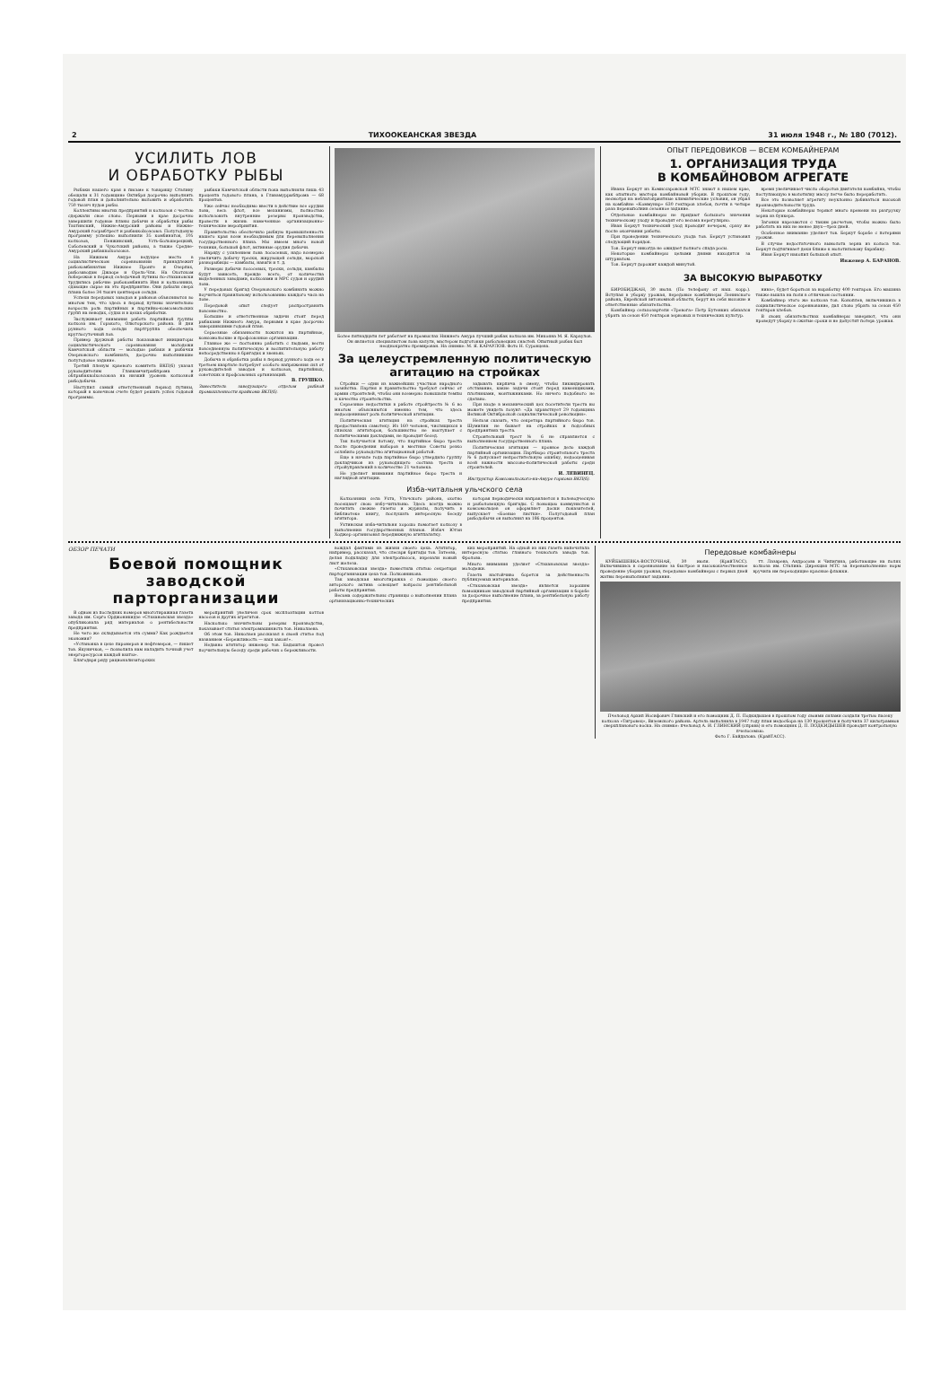2 ТИХООКЕАНСКАЯ ЗВЕЗДА 31 июля 1948 г., № 180 (7012).
УСИЛИТЬ ЛОВ
И ОБРАБОТКУ РЫБЫ
Рыбаки нашего края в письме к товарищу Сталину обещали к 31 годовщине Октября досрочно выполнить годовой план и дополнительно выловить и обработать 750 тысяч пудов рыбы.
Коллективы многих предприятий и колхозов с честью сдержали свое слово. Первыми в крае досрочно завершили годовые планы добычи и обработки рыбы Тахтинский, Нижне-Амурский районы и Нижне-Амурский госрыбтрест и рыбаккolхозсоюз. Полугодовую программу успешно выполнили 35 комбинатов, 105 колхозов, Пенжинский, Усть-Большерецкий, Соболевский и Чукотский районы, а также Средне-Амурский рыбаккolхозсоюз.
На Нижнем Амуре ведущее место в социалистическом соревновании принадлежит рыбокомбинатам Нижнее Пронге и Озерпах, рыбозаводам Джаоре и Орель-Чля. На Охотском побережьи в период селедочной путины по-стахановски трудились рабочие рыбокомбината Иня и колхозники, сдающие сырье на это предприятие. Они добыли сверх плана более 34 тысяч центнеров сельди.
Успехи передовых заводов и районов объясняются во многом тем, что здесь в период путины значительно возросла роль партийных и партийно-комсомольских групп на неводах, судах и в цехах обработки.
Заслуживает внимания работа партийной группы колхоза им. Горького, Олюторского района. В дни рунного хода сельди партгруппа обеспечила круглосуточный лов.
Пример дружной работы показывают инициаторы социалистического соревнования молодежи Камчатской области — молодые рыбаки и рыбачки Озерновского комбината, досрочно выполнившие полугодовое задание.
Третий пленум краевого комитета ВКП(б) указал руководителям Главкамчатрыбпрома и облрыбаккolхозсоюза на низкий уровень колхозной рыбодобычи.
Наступил самый ответственный период путины, который в конечном счете будет решать успех годовой программы.
рыбаки Камчатской области пока выполнили лишь 43 процента годового плана, а Главамуррыбпрома — 68 процентов.
Уже сейчас необходимо ввести в действие все орудия лова, весь флот, все механизмы, полностью использовать внутренние резервы производства, провести в жизнь намеченные организационно-технические мероприятия.
Правительство обеспечило рыбную промышленность нашего края всем необходимым для перевыполнения государственного плана. Мы имеем много новой техники, большой флот, активные орудия добычи.
Наряду с усилением лова лососевых, надо всемерно увеличить добычу трески, жирующей сельди, морской разнорыбицы — камбалы, наваги и т. д.
Размеры добычи лососевых, трески, сельди, камбалы будут зависеть, прежде всего, от количества выделенных заводами, колхозами и МРС судов и орудий лова.
У передовых бригад Озерновского комбината можно поучиться правильному использованию каждого часа на лове.
Передовой опыт следует распространить повсеместно.
Большие и ответственные задачи стоят перед рыбаками Нижнего Амура, первыми в крае досрочно завершившими годовой план.
Серьезные обязанности ложатся на партийные, комсомольские и профсоюзные организации.
Главное же — постоянно работать с людьми, вести повседневную политическую и воспитательную работу непосредственно в бригадах и звеньях.
Добыча и обработка рыбы в период рунного хода ее в третьем квартале потребует особого напряжения сил от руководителей заводов и колхозов, партийных, советских и профсоюзных организаций.
В. ГРУШКО.
Заместитель заведующего отделом рыбной промышленности крайкома ВКП(б).
Более пятнадцати лет работает на промыслах Нижнего Амура лучший рыбак колхоза им. Микояна М. Я. Караулов. Он является специалистом лова калуги, мастером подготовки рыболовецких снастей. Опытный рыбак был неоднократно премирован. На снимке: М. Я. КАРАУЛОВ. Фото Н. Суровцева.
За целеустремленную политическую агитацию на стройках
Стройки — одни из важнейших участков народного хозяйства. Партия и правительство требуют сейчас от армии строителей, чтобы они всемерно повышали темпы и качество строительства.
Серьезные недостатки в работе стройтреста № 6 во многом объясняются именно тем, что здесь недооценивают роль политической агитации.
Политическая агитация на стройках треста предоставлена самотеку. Из 160 человек, числящихся в списках агитаторов, большинство не выступает с политическими докладами, не проводит бесед.
Так получается потому, что партийное бюро треста после проведения выборов в местные Советы резко ослабило руководство агитационной работой.
Еще в начале года партийное бюро утвердило группу докладчиков из руководящего состава треста и стройуправлений в количестве 21 человека.
Не уделяет внимания партийное бюро треста и наглядной агитации.
задывать кирпича в смену, чтобы ликвидировать отставание, какие задачи стоят перед каменщиками, плотниками, монтажниками. Но ничего подобного не сделано.
При входе в механический цех посетители треста вы можете увидеть лозунг: «Да здравствует 29 годовщина Великой Октябрьской социалистической революции».
Нельзя сказать, что секретарь партийного бюро тов. Шумилин не бывает на стройках и подсобных предприятиях треста.
Строительный трест № 6 не справляется с выполнением государственного плана.
Политическая агитация — кровное дело каждой партийной организации. Партбюро строительного треста № 6 допускает непростительную ошибку, недооценивая всей важности массово-политической работы среди строителей.
И. ЛЕВИНЕЦ.
Инструктор Комсомольского-на-Амуре горкома ВКП(б).
Изба-читальня ульчского села
Колхозники села Ухта, Ульчского района, охотно посещают свою избу-читальню. Здесь всегда можно почитать свежие газеты и журналы, получить в библиотеке книгу, послушать интересную беседу агитатора.
Ухтинская изба-читальня хорошо помогает колхозу в выполнении государственных планов. Избач Юган Ходжер организовал передвижную агитпалатку.
которая периодически направляется в полеводческую и рыболовецкую бригады. С помощью коммунистов и комсомольцев он оформляет доски показателей, выпускает «Боевые листки». Полугодовой план рыбодобычи он выполнил на 186 процентов.
ОПЫТ ПЕРЕДОВИКОВ — ВСЕМ КОМБАЙНЕРАМ
1. ОРГАНИЗАЦИЯ ТРУДА
В КОМБАЙНОВОМ АГРЕГАТЕ
Ивана Беркут из Комиссаровской МТС знают в нашем крае, как опытного мастера комбайновой уборки. В прошлом году, несмотря на неблагоприятные климатические условия, он убрал на комбайне «Коммунар» 630 гектаров хлебов, почти в четыре раза перевыполнив сезонное задание.
Отдельные комбайнеры не придают большого значения техническому уходу и проводят его весьма нерегулярно.
Иван Беркут технический уход проводит вечером, сразу же после окончания работы.
При проведении технического ухода тов. Беркут установил следующий порядок.
Тов. Беркут никогда не ожидает полного спада росы.
Некоторые комбайнеры целыми днями находятся за штурвалом.
Тов. Беркут дорожит каждой минутой.
время увеличивает число оборотов двигателя комбайна, чтобы поступающую в молотилку массу легче было переработать.
Все это позволяет агрегату неуклонно добиваться высокой производительности труда.
Некоторые комбайнеры теряют много времени на разгрузку зерна из бункера.
Загонки нарезаются с таким расчетом, чтобы можно было работать на них не менее двух—трех дней.
Особенное внимание уделяет тов. Беркут борьбе с потерями урожая.
В случае недостаточного вымолота зерна из колоса тов. Беркут подтягивает деки ближе к молотильному барабану.
Иван Беркут накопил большой опыт.
Инженер А. БАРАНОВ.
ЗА ВЫСОКУЮ ВЫРАБОТКУ
БИРОБИДЖАН, 30 июля. (По телефону от наш. корр.). Вступая в уборку урожая, передовые комбайнеры Ленинского района, Еврейской автономной области, берут на себя высокие и ответственные обязательства.
Комбайнер сельхозартели «Тревога» Петр Бутенких обязался убрать за сезон 450 гектаров зерновых и технических культур.
нива», будет бороться за выработку 400 гектаров. Его машина также вышла на поля в отличном состоянии.
Комбайнер этого же колхоза тов. Коноплев, включившись в социалистическое соревнование, дал слово убрать за сезон 450 гектаров хлебов.
В своих обязательствах комбайнеры заверяют, что они проведут уборку в сжатые сроки и не допустят потерь урожая.
ОБЗОР ПЕЧАТИ
Боевой помощник
заводской парторганизации
В одном из последних номеров многотиражная газета завода им. Серго Орджоникидзе «Стахановская звезда» опубликовала ряд материалов о рентабельности предприятия.
Не чего же складывается эта сумма? Как рождается экономия?
«Установка в цехе паромеров и нефтемеров, — пишет тов. Якуничков, — позволила нам наладить точный учет энергоресурсов каждой вахты».
Благодаря ряду рационализаторских
мероприятий увеличен срок эксплоатации котлов насосов и других агрегатов.
Насколько значительны резервы производства, показывает статья электромашиниста тов. Николаева.
Об этом тов. Николаев рассказал в своей статье под названием «Бережливость — наш закон!».
Недавно агитатор инженер тов. Бадыштов провел поучительную беседу среди рабочих о бережливости.
вождал фактами из жизни своего цеха. Агитатор, например, рассказал, что слесари бригады тов. Затеева, делая подкладку для электропасоса, изрезали новый лист железа.
«Стахановская звезда» поместила статью секретаря парторганизации цеха тов. Полковникова.
Так заводская многотиражка с помощью своего авторского актива освещает вопросы рентабельной работы предприятия.
Весьма содержательны страницы о выполнении плана организационно-технических
ких мероприятий. На одной из них газета напечатала интересную статью главного технолога завода тов. Фролова.
Много внимания уделяет «Стахановская звезда» молодежи.
Газета настойчиво борется за действенность публикуемых материалов.
«Стахановская звезда» является хорошим помощником заводской партийной организации в борьбе за досрочное выполнение плана, за рентабельную работу предприятия.
Передовые комбайнеры
КУЙБЫШЕВКА-ВОСТОЧНАЯ, 30 июля. (КрайТАСС). Включившись в соревнование за быстрое и высококачественное проведение уборки урожая, передовые комбайнеры с первых дней жатвы перевыполняют задания.
тт. Лазарева, Андросова и Чипигина, работающие на полях колхоза им. Сталина. Дирекция МТС за перевыполнение норм вручила им переходящие красные флажки.
Пчеловод Архип Иосифович Глинский и его помощник Д. П. Подкидышев в прошлом году своими силами создали третью пасеку колхоза «Тигровец», Вяземского района. Артель выполнила в 1947 году план медосбора на 130 процентов и получила 37 килограммов сверхпланового воска. На снимке: пчеловод А. И. ГЛИНСКИЙ (справа) и его помощник Д. П. ПОДКИДЫШЕВ проводят контрольную пчелосемью.
Фото Г. Байдалова. (КрайТАСС).